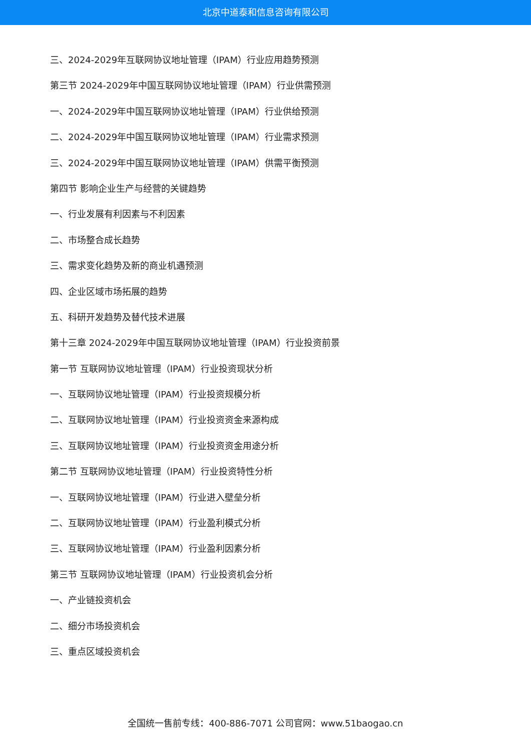北京中道泰和信息咨询有限公司
三、2024-2029年互联网协议地址管理（IPAM）行业应用趋势预测
第三节 2024-2029年中国互联网协议地址管理（IPAM）行业供需预测
一、2024-2029年中国互联网协议地址管理（IPAM）行业供给预测
二、2024-2029年中国互联网协议地址管理（IPAM）行业需求预测
三、2024-2029年中国互联网协议地址管理（IPAM）供需平衡预测
第四节 影响企业生产与经营的关键趋势
一、行业发展有利因素与不利因素
二、市场整合成长趋势
三、需求变化趋势及新的商业机遇预测
四、企业区域市场拓展的趋势
五、科研开发趋势及替代技术进展
第十三章 2024-2029年中国互联网协议地址管理（IPAM）行业投资前景
第一节 互联网协议地址管理（IPAM）行业投资现状分析
一、互联网协议地址管理（IPAM）行业投资规模分析
二、互联网协议地址管理（IPAM）行业投资资金来源构成
三、互联网协议地址管理（IPAM）行业投资资金用途分析
第二节 互联网协议地址管理（IPAM）行业投资特性分析
一、互联网协议地址管理（IPAM）行业进入壁垒分析
二、互联网协议地址管理（IPAM）行业盈利模式分析
三、互联网协议地址管理（IPAM）行业盈利因素分析
第三节 互联网协议地址管理（IPAM）行业投资机会分析
一、产业链投资机会
二、细分市场投资机会
三、重点区域投资机会
全国统一售前专线：400-886-7071 公司官网：www.51baogao.cn